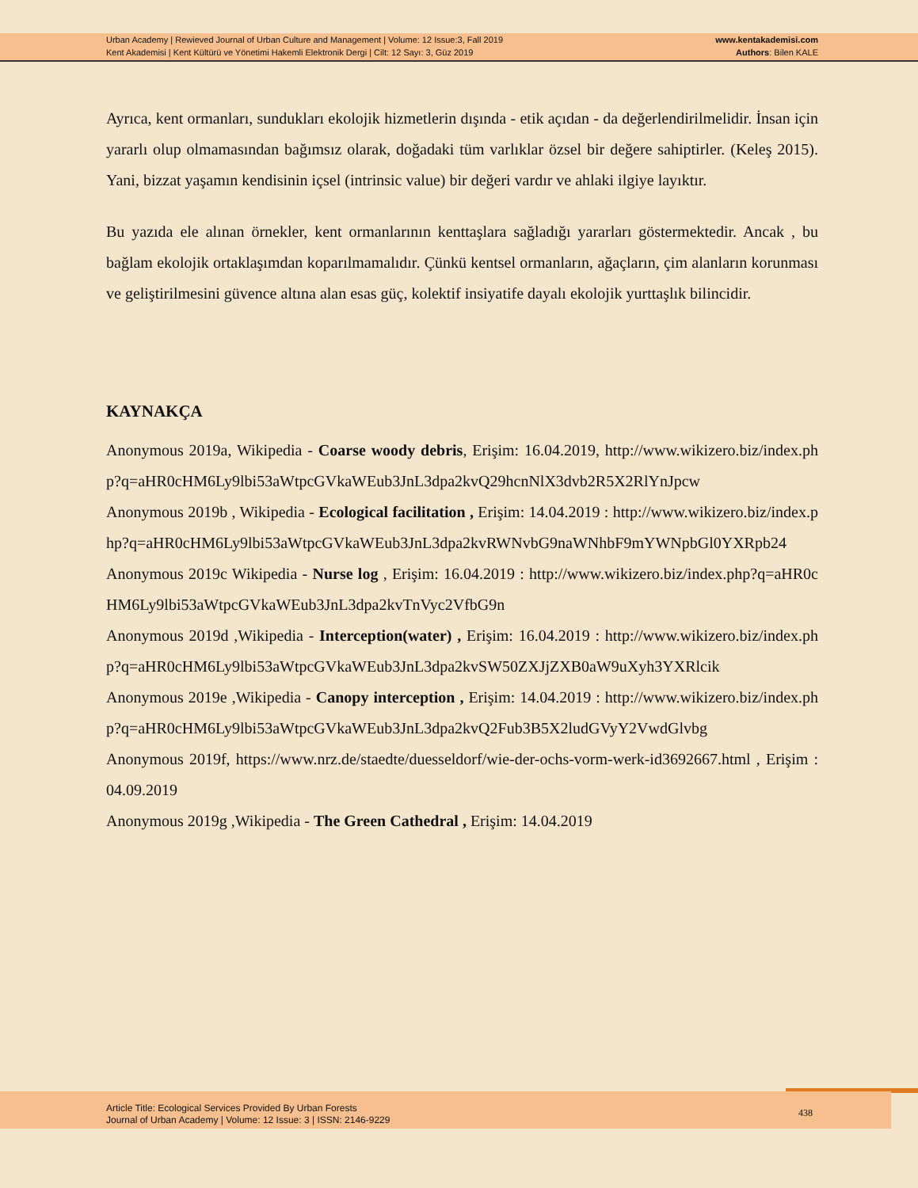Urban Academy | Rewieved Journal of Urban Culture and Management | Volume: 12 Issue:3, Fall 2019
Kent Akademisi | Kent Kültürü ve Yönetimi Hakemli Elektronik Dergi | Cilt: 12 Sayı: 3, Güz 2019
www.kentakademisi.com
Authors: Bilen KALE
Ayrıca, kent ormanları, sundukları ekolojik hizmetlerin dışında - etik açıdan - da değerlendirilmelidir. İnsan için yararlı olup olmamasından bağımsız olarak, doğadaki tüm varlıklar özsel bir değere sahiptirler. (Keleş 2015). Yani, bizzat yaşamın kendisinin içsel (intrinsic value) bir değeri vardır ve ahlaki ilgiye layıktır.
Bu yazıda ele alınan örnekler, kent ormanlarının kenttaşlara sağladığı yararları göstermektedir. Ancak , bu bağlam ekolojik ortaklaşımdan koparılmamalıdır. Çünkü kentsel ormanların, ağaçların, çim alanların korunması ve geliştirilmesini güvence altına alan esas güç, kolektif insiyatife dayalı ekolojik yurttaşlık bilincidir.
KAYNAKÇA
Anonymous 2019a, Wikipedia - Coarse woody debris, Erişim: 16.04.2019, http://www.wikizero.biz/index.php?q=aHR0cHM6Ly9lbi53aWtpcGVkaWEub3JnL3dpa2kvQ29hcnNlX3dvb2R5X2RlYnJpcw
Anonymous 2019b , Wikipedia - Ecological facilitation , Erişim: 14.04.2019 : http://www.wikizero.biz/index.php?q=aHR0cHM6Ly9lbi53aWtpcGVkaWEub3JnL3dpa2kvRWNvbG9naWNhbF9mYWNpbGl0YXRpb24
Anonymous 2019c Wikipedia - Nurse log , Erişim: 16.04.2019 : http://www.wikizero.biz/index.php?q=aHR0cHM6Ly9lbi53aWtpcGVkaWEub3JnL3dpa2kvTnVyc2VfbG9n
Anonymous 2019d ,Wikipedia - Interception(water) , Erişim: 16.04.2019 : http://www.wikizero.biz/index.php?q=aHR0cHM6Ly9lbi53aWtpcGVkaWEub3JnL3dpa2kvSW50ZXJjZXB0aW9uXyh3YXRlcik
Anonymous 2019e ,Wikipedia - Canopy interception , Erişim: 14.04.2019 : http://www.wikizero.biz/index.php?q=aHR0cHM6Ly9lbi53aWtpcGVkaWEub3JnL3dpa2kvQ2Fub3B5X2ludGVyY2VwdGlvbg
Anonymous 2019f, https://www.nrz.de/staedte/duesseldorf/wie-der-ochs-vorm-werk-id3692667.html , Erişim : 04.09.2019
Anonymous 2019g ,Wikipedia - The Green Cathedral , Erişim: 14.04.2019
Article Title: Ecological Services Provided By Urban Forests
Journal of Urban Academy | Volume: 12 Issue: 3 | ISSN: 2146-9229
438